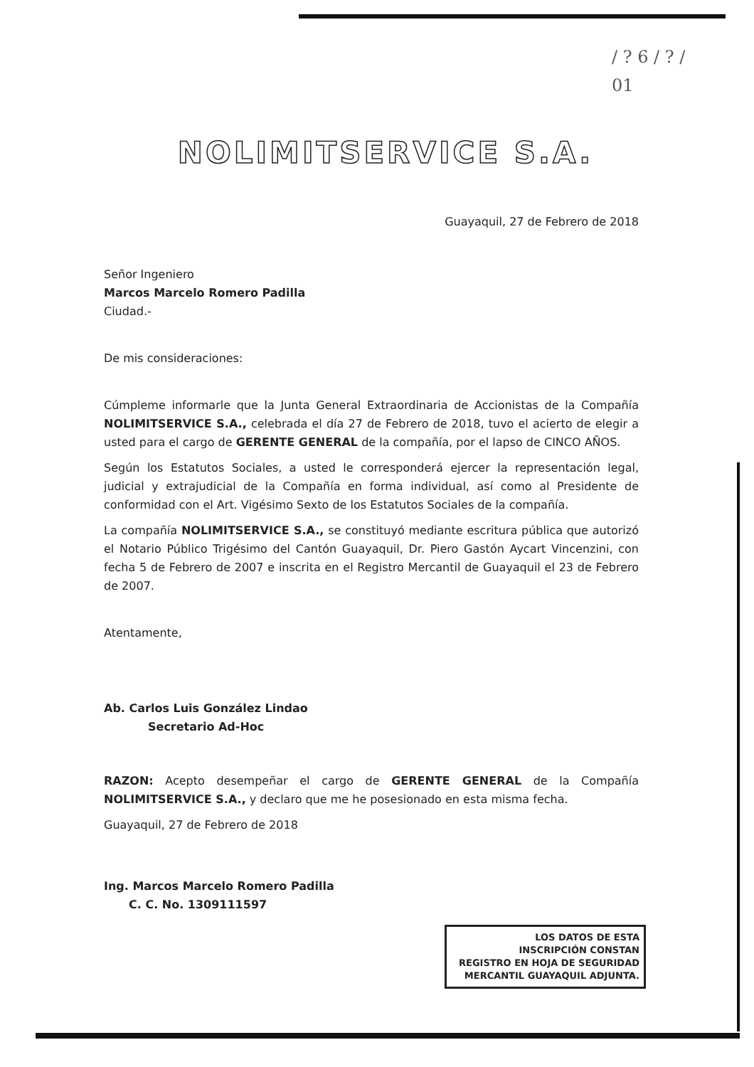/ ? 6 / ? /
01
NOLIMITSERVICE S.A.
Guayaquil, 27 de Febrero de 2018
Señor Ingeniero
Marcos Marcelo Romero Padilla
Ciudad.-
De mis consideraciones:
Cúmpleme informarle que la Junta General Extraordinaria de Accionistas de la Compañía NOLIMITSERVICE S.A., celebrada el día 27 de Febrero de 2018, tuvo el acierto de elegir a usted para el cargo de GERENTE GENERAL de la compañía, por el lapso de CINCO AÑOS.
Según los Estatutos Sociales, a usted le corresponderá ejercer la representación legal, judicial y extrajudicial de la Compañía en forma individual, así como al Presidente de conformidad con el Art. Vigésimo Sexto de los Estatutos Sociales de la compañía.
La compañía NOLIMITSERVICE S.A., se constituyó mediante escritura pública que autorizó el Notario Público Trigésimo del Cantón Guayaquil, Dr. Piero Gastón Aycart Vincenzini, con fecha 5 de Febrero de 2007 e inscrita en el Registro Mercantil de Guayaquil el 23 de Febrero de 2007.
Atentamente,
Ab. Carlos Luis González Lindao
Secretario Ad-Hoc
RAZON: Acepto desempeñar el cargo de GERENTE GENERAL de la Compañía NOLIMITSERVICE S.A., y declaro que me he posesionado en esta misma fecha.
Guayaquil, 27 de Febrero de 2018
Ing. Marcos Marcelo Romero Padilla
C. C. No. 1309111597
LOS DATOS DE ESTA
INSCRIPCIÓN CONSTAN
REGISTRO EN HOJA DE SEGURIDAD
MERCANTIL GUAYAQUIL ADJUNTA.